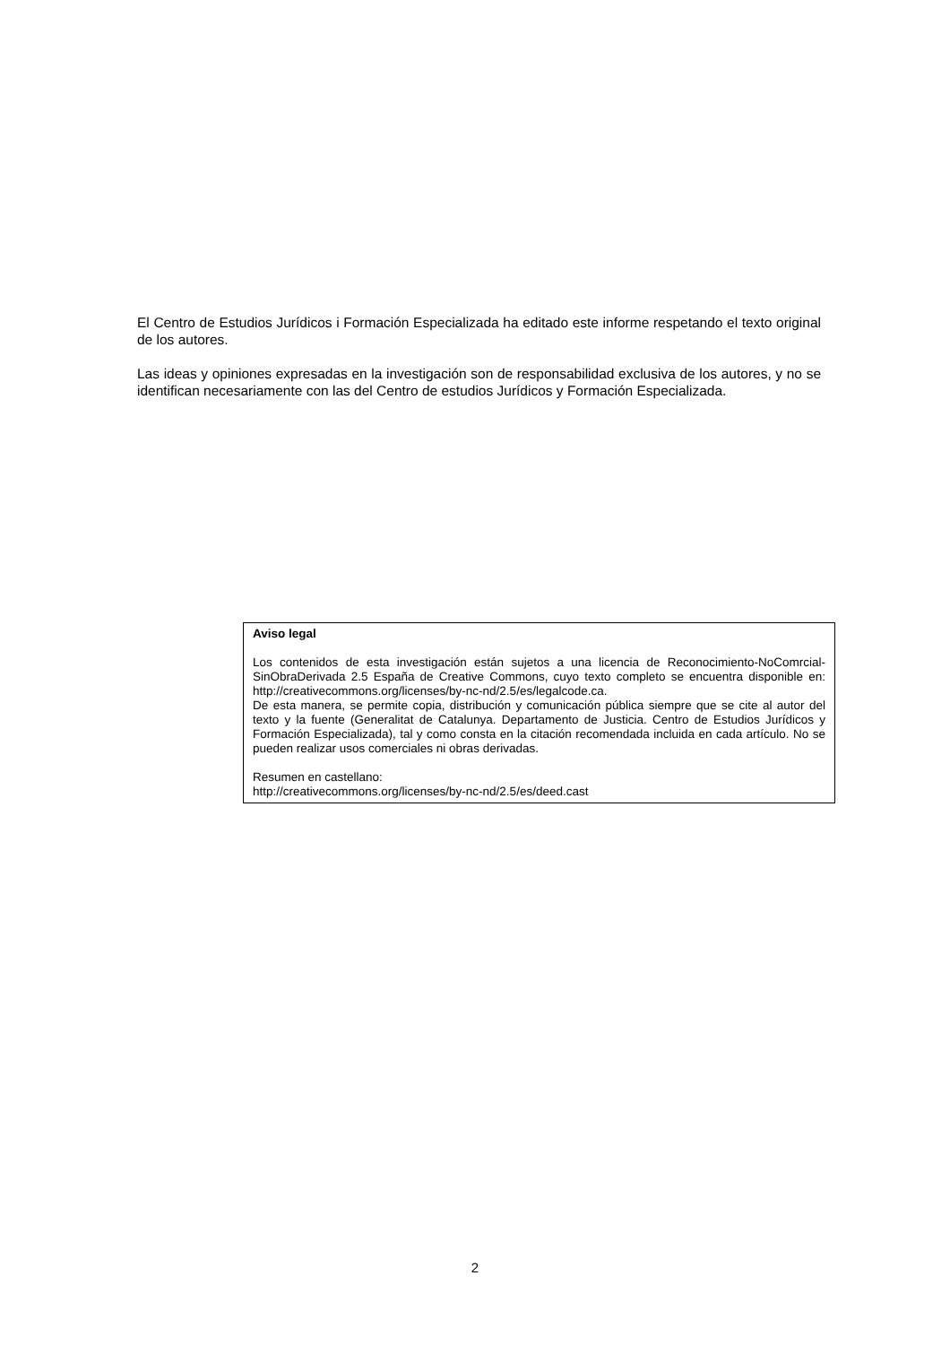El Centro de Estudios Jurídicos i Formación Especializada ha editado este informe respetando el texto original de los autores.
Las ideas y opiniones expresadas en la investigación son de responsabilidad exclusiva de los autores, y no se identifican necesariamente con las del Centro de estudios Jurídicos y Formación Especializada.
Aviso legal
Los contenidos de esta investigación están sujetos a una licencia de Reconocimiento-NoComrcial-SinObraDerivada 2.5 España de Creative Commons, cuyo texto completo se encuentra disponible en: http://creativecommons.org/licenses/by-nc-nd/2.5/es/legalcode.ca.
De esta manera, se permite copia, distribución y comunicación pública siempre que se cite al autor del texto y la fuente (Generalitat de Catalunya. Departamento de Justicia. Centro de Estudios Jurídicos y Formación Especializada), tal y como consta en la citación recomendada incluida en cada artículo. No se pueden realizar usos comerciales ni obras derivadas.
Resumen en castellano:
http://creativecommons.org/licenses/by-nc-nd/2.5/es/deed.cast
2